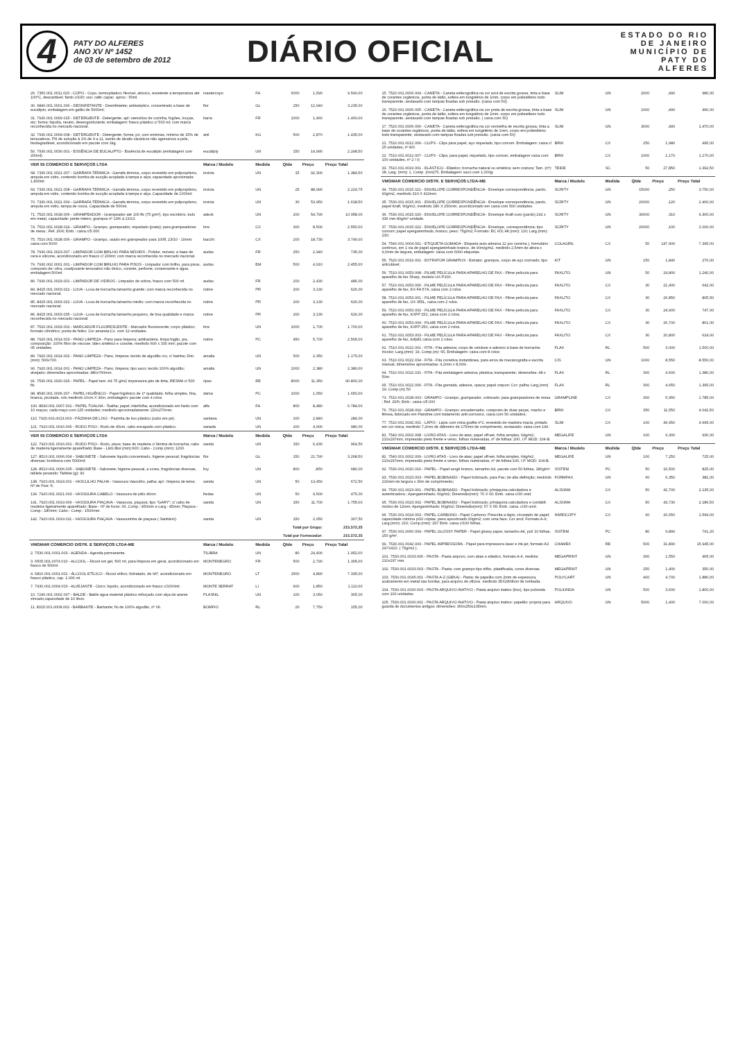4
PATY DO ALFERES
ANO XV Nº 1452
de 03 de setembro de 2012
DIÁRIO OFICIAL
ESTADO DO RIO DE JANEIRO
MUNICÍPIO DE PATY DO ALFERES
| 26. 7350.001.0011.023 - COPO - Copo, termoplástico; flexível, atóxico, resistente a temperatura até 100ºC, descartável; fardo c/100; uso: café; capac. aprox.: 50ml. | mastercopo | FA | 6000 | 1,590 | 9.540,00 |
| 30. 6840.001.0001.006 - DESINFETANTE - Desinfetante; antisséptico, concentrado a base de eucalipto, embalagem em galão de 5000ml; | flor | GL | 250 | 12,940 | 3.235,00 |
| 31. 7930.001.0009.015 - DETERGENTE - Detergente; apl: utensílios de cozinha, fogões, louças, etc; forma: líquida, neutro, desengordurante; embalagem: frasco plástico c/ 500 ml; com marca reconhecida no mercado nacional. | barra | FR | 1000 | 1,460 | 1.460,00 |
| 32. 7930.001.0009.008 - DETERGENTE - Detergente; forma; pó, com enzimas, mínimo de 15% de tensoativos, PH de solução à 1% de 9 a 11, isento de álcalis cáusticos não agressivos a pele, biodegradável, acondicionado em pacote com 1kg. | anil | KG | 500 | 2,870 | 1.435,00 |
| 50. 7930.001.0030.001 - ESSÊNCIA DE EUCALIPTO - Essência de eucalipto (embalagem com 200ml). | eucalipty | UN | 150 | 14,990 | 2.248,50 |
| VER 55 COMÉRCIO E SERVIÇOS LTDA | Marca / Modelo | Medida | Qtde | Preço | Preço Total |
| 68. 7330.001.0021.007 - GARRAFA TÉRMICA - Garrafa térmica, corpo revestido em polipropileno, ampola em vidro, contendo bomba de sucção acoplada à tampa e alça; capacidade aproximada: 1.800ml. | invicta | UN | 15 | 92,300 | 1.384,50 |
| 69. 7330.001.0021.008 - GARRAFA TÉRMICA - Garrafa térmica, corpo revestido em polipropileno, ampola em vidro, contendo bomba de sucção acoplada à tampa e alça. Capacidade de 1000ml. | invicta | UN | 25 | 88,990 | 2.224,75 |
| 70. 7330.001.0021.009 - GARRAFA TÉRMICA - Garrafa térmica, corpo revestido em polipropileno, ampola em vidro, tampa de rosca. Capacidade de 500ml. | invicta | UN | 30 | 53,950 | 1.618,50 |
| 71. 7520.001.0018.006 - GRAMPEADOR - Grampeador até 100 fls (75 g/m²), tipo escritório, todo em metal, capacidade: pente inteiro; grampos nº 23/6 à 23/13. | adeck | UN | 200 | 54,790 | 10.958,00 |
| 74. 7510.001.0028.014 - GRAMPO - Grampo, grampeador, niquelado (prata); para grampeadores de mesa ; Ref. 26/6; Emb.: caixa c/5.000 | brw | CX | 300 | 8,500 | 2.550,00 |
| 75. 7510.001.0028.006 - GRAMPO - Grampo, usado em grampeador para 100fl, 23/10 - 10mm: caixa com 5000 | bacchi | CX | 200 | 18,730 | 3.746,00 |
| 78. 7930.001.0023.007 - LIMPADOR COM BRILHO PARA MÓVEIS - Polidor, móveis; a base de cera e silicone, acondicionado em frasco c/ 200ml; com marca reconhecida no mercado nacional. | audax | FR | 250 | 2,940 | 735,00 |
| 79. 7930.002.0001.001 - LIMPADOR COM BRILHO PARA PISOS - Limpador com brilho, para pisos, composto de: cêra, coadjuvante tensoativo não iônico, corante, perfume, conservante e água. embalagem 500ml. | audax | EM | 500 | 4,910 | 2.455,00 |
| 80. 7930.001.0029.001 - LIMPADOR DE VIDROS - Limpador de vidros, frasco com 500 ml. | audax | FR | 200 | 2,430 | 486,00 |
| 84. 8415.001.0003.021 - LUVA - Luva de borracha tamanho grande; com marca reconhecida no mercado nacional. | nobre | PR | 200 | 3,130 | 626,00 |
| 85. 8415.001.0003.022 - LUVA - Luva de borracha tamanho médio; com marca reconhecida no mercado nacional. | nobre | PR | 200 | 3,130 | 626,00 |
| 86. 8415.001.0003.035 - LUVA - Luva de borracha tamanho pequeno, de boa qualidade e marca reconhecida no mercado nacional | nobre | PR | 200 | 3,130 | 626,00 |
| 87. 7520.001.0029.002 - MARCADOR FLUORESCENTE - Marcador fluorescente; corpo plástico; formato cilíndrico; ponta de feltro; Cor amarela;Cx. com 12 unidades. | brw | UN | 1000 | 1,700 | 1.700,00 |
| 88. 7920.001.0014.003 - PANO LIMPEZA - Pano para limpeza; antibactéria, limpa fogão, pia, composição: 100% fibro de viscose, látex sintético e corante, medindo 600 x 330 mm; pacote com 05 unidades. | nobre | PC | 450 | 5,700 | 2.565,00 |
| 89. 7920.001.0014.002 - PANO LIMPEZA - Pano, limpeza; tecido de algodão cru, c/ bainha; Dim.(mm): 500x700. | amalia | UN | 500 | 2,350 | 1.175,00 |
| 90. 7920.001.0014.001 - PANO LIMPEZA - Pano, limpeza; tipo saco; tecido 100% algodão; alvejado; dimensões aproximadas: 480x760mm. | amalia | UN | 1000 | 2,380 | 2.380,00 |
| 91. 7530.001.0020.026 - PAPEL - Papel tam. A4 75 g/m2 impressora jato de tinta, RESMA c/ 500 fls. | ripax | RE | 8000 | 11,350 | 90.800,00 |
| 98. 8540.001.0006.007 - PAPEL HIGIÊNICO - Papel higiênico de 1ª qualidade, folha simples, fina, branca, picotada, rolo medindo 10cm X 30m, embalagem: pacote com 4 rolos. | dama | PC | 1000 | 1,650 | 1.650,00 |
| 100. 8540.001.0007.001 - PAPEL TOALHA - Toalha; papel; interfolha; acondicionado em fardo com 10 maços; cada maço com 125 unidades; medindo aproximadamente: 220x270mm. | alfa | FA | 800 | 8,480 | 6.784,00 |
| 110. 7920.001.0023.003 - PÁZINHA DE LIXO - Pazinha de lixo plástico (cabo em pé). | santana | UN | 100 | 2,840 | 284,00 |
| 121. 7920.001.0016.006 - RODO PISO - Rodo de 40cm, cabo encapado com plástico. | sanada | UN | 200 | 4,900 | 980,00 |
| VER 55 COMÉRCIO E SERVIÇOS LTDA | Marca / Modelo | Medida | Qtde | Preço | Preço Total |
| 122. 7920.001.0016.001 - RODO PISO - Rodo, pisos; base de madeira c/ lâmina de borracha; cabo de madeira ligeiramente aparelhado; Base - Lâm./Bor.(mm):600; Cabo - Comp.(mm): 1200. | sanda | UN | 150 | 6,430 | 964,50 |
| 127. 8510.001.0006.004 - SABONETE - Sabonete líquido;concentrado, higiene pessoal, fragrâncias diversas; bombona com 5000ml; | flor | GL | 150 | 21,790 | 3.268,50 |
| 128. 8510.001.0006.005 - SABONETE - Sabonete; higiene pessoal, a cores, fragrâncias diversas, tablete pesando: Tablete (g): 90. | livy | UN | 800 | ,850 | 680,00 |
| 138. 7920.001.0024.001 - VASCULHO PALHA - Vassoura Vasculho, palha; apl.: limpeza de tetos; Nº de Fios: 5; | sanda | UN | 50 | 13,450 | 672,50 |
| 139. 7920.001.0021.003 - VASSOURA CABELO - Vassoura de pêlo 40cm. | freitas | UN | 50 | 9,500 | 475,00 |
| 141. 7920.001.0019.006 - VASSOURA PIAÇAVA - Vassoura, piaçava; tipo "GARY"; c/ cabo de madeira ligeiramente aparelhado; Base - Nº de furos: 36, Comp.: 450mm e Larg.: 45mm; Piaçava - Comp.: 180mm; Cabo - Comp.: 1500mm. | sanda | UN | 150 | 11,700 | 1.755,00 |
| 142. 7920.001.0019.011 - VASSOURA PIAÇAVA - Vassourinha de piaçava ( Sanitário). | sanda | UN | 150 | 2,050 | 307,50 |
| | Total por Grupo: | | | | 215.572,25 |
| | Total por Fornecedor: | | | | 215.572,25 |
| VMGMAR COMERCIO DISTR. E SERVIÇOS LTDA-ME | Marca / Modelo | Medida | Qtde | Preço | Preço Total |
| 2. 7530.001.0001.003 - AGENDA - Agenda permanente. | TILIBRA | UN | 80 | 24,400 | 1.952,00 |
| 3. 6505.001.0074.010 - ALCOOL - Álcool em gel, 500 ml, para limpeza em geral, acondicionado em frasco de 500ml. | MONTENEGRO | FR | 500 | 2,790 | 1.395,00 |
| 4. 6810.001.0001.001 - ÁLCOOL ETÍLICO - Álcool etílico; hidratado, de 96º, acondicionado em frasco plástico, cap. 1.000 ml. | MONTENEGRO | LT | 1500 | 4,890 | 7.335,00 |
| 7. 7930.001.0004.003 - ALVEJANTE - Cloro; líquido, acondicionado em frasco c/1000ml. | MONTE SERRAT | LI | 600 | 1,850 | 1.110,00 |
| 10. 7240.001.0002.007 - BALDE - Balde água material plástico reforçado com alça de arame zincado,capacidade de 10 litros. | PLASNIL | UN | 100 | 3,050 | 305,00 |
| 11. 8315.001.0008.002 - BARBANTE - Barbante; fio de 100% algodão, nº 06. | BOMFIO | RL | 20 | 7,750 | 155,00 |
| 15. 7520.001.0006.004 - CANETA - Caneta esferográfica na cor azul de escrita grossa, tinta a base de corantes orgânicos, ponta de latão, esfera em tungstênio de 1mm, corpo em poliestileno todo transparente, sextavado com tampas fixadas sob pressão. (caixa com 50). | SLIM | UN | 2000 | ,490 | 980,00 |
| 16. 7520.001.0006.005 - CANETA - Caneta esferográfica na cor preta de escrita grossa, tinta a base de corantes orgânicos, ponta de latão, esfera em tungstênio de 1mm, corpo em poliestileno todo transparente, sextavado com tampas fixadas sob pressão. ( caixa com 50) | SLIM | UN | 1000 | ,490 | 490,00 |
| 17. 7520.001.0006.006 - CANETA - Caneta esferográfica na cor vermelha de escrita grossa, tinta a base de corantes orgânicos, ponta de latão, esfera em tungstênio de 1mm, corpo em poliestileno todo transparente, sextavado com tampas fixadas sob pressão. (caixa com 50) | SLIM | UN | 3000 | ,490 | 1.470,00 |
| 21. 7510.001.0012.006 - CLIPS - Clips para papel, aço niquelado, tipo comum. Embalagem: caixa c/ 25 unidades, nº 8/0. | BRW | CX | 250 | 1,980 | 495,00 |
| 22. 7510.001.0012.007 - CLIPS - Clips; para papel, niquelado, tipo comum, embalagem caixa com 100 unidades, nº 2 / 0; | BRW | CX | 1000 | 1,170 | 1.170,00 |
| 33. 7510.001.0019.001 - ELÁSTICO - Elástico; borracha natural ou sintética; sem costura; Tam. (nº): 18, Larg. (mm): 1, Comp. (mm)75, Embalagem: saco com 1,000g; | TEIDE | SC | 50 | 27,850 | 1.392,50 |
| VMGMAR COMERCIO DISTR. E SERVIÇOS LTDA-ME | Marca / Modelo | Medida | Qtde | Preço | Preço Total |
| 34. 7530.001.0015.021 - ENVELOPE CORRESPONDÊNCIA - Envelope correspondência, pardo, 90g/m2, medindo 310 X 410mm. | SCRITY | UN | 15000 | ,250 | 3.750,00 |
| 35. 7530.001.0015.001 - ENVELOPE CORRESPONDÊNCIA - Envelope correspondência, pardo, papel Kraft, 90g/m2, medindo 180 X 250mm, acondicionado em caixa com 500 unidades. | SCRITY | UN | 20000 | ,120 | 2.400,00 |
| 36. 7530.001.0015.020 - ENVELOPE CORRESPONDÊNCIA - Envelope Kraft ouro (pardo) 242 x 336 mm 80g/m² unidade. | SCRITY | UN | 30000 | ,310 | 9.300,00 |
| 37. 7530.001.0015.022 - ENVELOPE CORRESPONDÊNCIA - Envelope, correspondência; tipo comum; papel apergaminhado, branco; peso: 75g/m2; Formato: EC 6/3; Alt.(mm): 110; Larg.(mm): 230; | SCRITY | UN | 20000 | ,100 | 2.000,00 |
| 54. 7540.001.0004.001 - ETIQUETA GOMADA - Etiqueta auto adesiva 12 por carreira ), formulário contínuo, em 1 via de papel apergaminhado branco, de 90m/g/m2, medindo 2,5mm de altura x 9,0mm de largura, embalagem: caixa com 6000 etiquetas. | COLAGRIL | CX | 50 | 147,900 | 7.395,00 |
| 55. 7520.001.0016.001 - EXTRATOR GRAMPOS - Extrator, grampos, corpo de aço cromado; tipo articulável; | KIT | UN | 150 | 1,840 | 276,00 |
| 56. 7510.001.0053.008 - FILME PELÍCULA PARA APARELHO DE FAX - Filme película para aparelho de fax Sharp, modelo UX-P200. | FAXLITO | UN | 50 | 24,800 | 1.240,00 |
| 57. 7510.001.0053.006 - FILME PELÍCULA PARA APARELHO DE FAX - Filme película para aparelho de fax, KX-FA 57A, caixa com 2 rolos. | FAXLITO | CX | 30 | 21,400 | 642,00 |
| 58. 7510.001.0053.001 - FILME PELÍCULA PARA APARELHO DE FAX - Filme película para aparelho de fax, UX 355L, caixa com 2 rolos. | FAXLITO | CX | 30 | 26,850 | 805,50 |
| 59. 7510.001.0053.002 - FILME PELÍCULA PARA APARELHO DE FAX - Filme película para aparelho de fax, KXFP 152, caixa com 2 rolos. | FAXLITO | CX | 30 | 24,900 | 747,00 |
| 60. 7510.001.0053.004 - FILME PELÍCULA PARA APARELHO DE FAX - Filme película para aparelho de fax, KXFP 250, caixa com 2 rolos. | FAXLITO | CX | 30 | 26,700 | 801,00 |
| 61. 7510.001.0053.003 - FILME PELÍCULA PARA APARELHO DE FAX - Filme película para aparelho de fax, kxfp81 caixa com 2 rolos. | FAXLITO | CX | 30 | 20,800 | 624,00 |
| 62. 7510.001.0022.001 - FITA - Fita adesiva; corpo de celulose e adesivo à base de borracha: Incolor; Larg.(mm): 19, Comp.(m): 65, Embalagem: caixa com 8 rolos; | FLAX | RL | 500 | 3,000 | 1.500,00 |
| 63. 7510.001.0022.034 - FITA - Fita corretiva instantânea, para erros de mecanografia e escrita manual, dimensões aproximadas: 4,2mm x 8,00m. | CIS | UN | 1000 | 8,550 | 8.550,00 |
| 64. 7510.001.0022.031 - FITA - Fita embalagem adesiva; plástica; transparente; dimensões: 48 x 50m. | FLAX | RL | 300 | 4,600 | 1.380,00 |
| 65. 7510.001.0022.006 - FITA - Fita gomada, adesiva, opaca; papel crepon; Cor: palha; Larg.(mm) 19; Comp.(m) 50 | FLAX | RL | 300 | 4,650 | 1.395,00 |
| 73. 7510.001.0028.003 - GRAMPO - Grampo, grampeador, cobreado; para grampeadores de mesa ; Ref. 26/6; Emb.: caixa c/5.000 | GRAMPLINE | CX | 300 | 5,950 | 1.785,00 |
| 76. 7510.001.0028.004 - GRAMPO - Grampo; encadernador, composto de duas peças, macho e fêmea, fabricado em Flandres com tratamento anti-corrosivo, caixa com 50 unidades; | BRW | CX | 350 | 11,550 | 4.042,50 |
| 77. 7510.001.0042.001 - LÁPIS - Lápis com mina grafite nº2, revestido de madeira macia, pintado em cor única, medindo 7,2mm de diâmetro de 175mm de comprimento, sextavado: caixa com 144. | SLIM | CX | 100 | 49,950 | 4.995,00 |
| 81. 7540.001.0002.008 - LIVRO ATAS - Livro de atas; papel off-set, folha simples, 64g/m2, 210x297mm, impressão preto frente e verso, folhas numeradas, nº de folhas: 200, I.P. MOD: 104-B. | MEGALIFE | UN | 100 | 9,300 | 930,00 |
| VMGMAR COMERCIO DISTR. E SERVIÇOS LTDA-ME | Marca / Modelo | Medida | Qtde | Preço | Preço Total |
| 82. 7540.001.0002.009 - LIVRO ATAS - Livro de atas; papel off-set, folha simples, 64g/m2, 210x297mm, impressão preto frente e verso, folhas numeradas, nº de folhas:100, I.P. MOD: 104-B. | MEGALIFE | UN | 100 | 7,250 | 725,00 |
| 92. 7530.001.0020.016 - PAPEL - Papel vergê branco, tamanho A4, pacote com 50 folhas, 180g/m². | SISTEM | PC | 50 | 16,500 | 825,00 |
| 93. 7530.001.0023.003 - PAPEL BOBINADO - Papel bobinado, para Fax; de alta definição; medindo 216mm de largura x 30m de comprimento; | FORMFAX | UN | 60 | 6,350 | 381,00 |
| 94. 7530.001.0023.001 - PAPEL BOBINADO - Papel bobinado; p/máquina calculadora e autenticadora ; Apergaminhado; 60g/m2; Dimensão(mm): 76 X 60; Emb. caixa c/30 unid. | ALSOMA | CX | 50 | 42,700 | 2.135,00 |
| 95. 7530.001.0023.002 - PAPEL BOBINADO - Papel bobinado; p/máquina calculadora e contábil; núcleo de 12mm; Apergaminhado; 60g/m2; Dimensão(mm): 57 X 65; Emb. caixa. c/30 unid. | ALSOMA | CX | 50 | 43,730 | 2.186,50 |
| 96. 7530.001.0024.003 - PAPEL CARBONO - Papel Carbono; P/escrita a lápis; c/costado de papel; capacidade mínima p/10 cópias; peso aproximado:20g/m2; com uma face; Cor azul; Formato A-4; Larg.(mm): 210; Comp.(mm): 297 Emb. caixa c/100 folhas. | HARDCOPY | CX | 60 | 26,650 | 1.599,00 |
| 97. 7530.001.0060.004 - PAPEL GLOSSY PAPER - Papel glossy paper, tamanho A4, pct/ 10 folhas, 150 g/m². | SISTEM | PC | 80 | 9,890 | 791,20 |
| 99. 7530.001.0042.003 - PAPEL IMPRESSORA - Papel para impressora laser e ink-jet, formato A3 297X420. ( 75g/m2 ). | CHAMEX | RE | 500 | 31,890 | 15.945,00 |
| 101. 7530.001.0033.006 - PASTA - Pasta arquivo, com abas e elástico, formato A-4, medida: 210x297 mm. | MEGAPRINT | UN | 300 | 1,550 | 465,00 |
| 102. 7530.001.0033.003 - PASTA - Pasta; com grampo tipo trilho, plastificada, cores diversas. | MEGAPRINT | UN | 250 | 1,400 | 350,00 |
| 103. 7530.001.0045.001 - PASTA A-Z (GEKA) - Pasta; de papelão com 2mm de espessura, acabamento em metal nas bordas, para arquivo de ofícios. medindo 35X28X8cm de lombada. | POLYCART | UN | 400 | 4,700 | 1.880,00 |
| 104. 7530.001.0030.003 - PASTA ARQUIVO INATIVO - Pasta arquivo inativo (box), tipo polionda com 100 unidades. | POLIONDA | UN | 500 | 3,600 | 1.800,00 |
| 105. 7530.001.0030.001 - PASTA ARQUIVO INATIVO - Pasta arquivo inativo: papelão: própria para guarda de documentos antigos; dimensões: 360x250x135mm. | ARQUIVO | UN | 5000 | 1,400 | 7.000,00 |